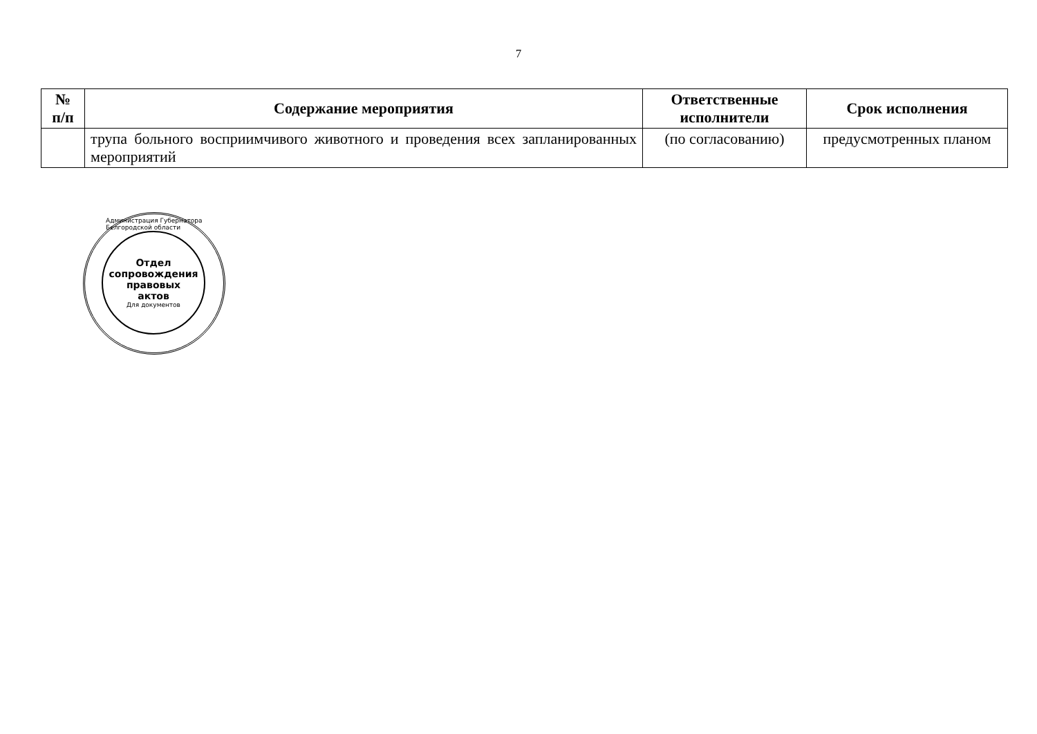7
| № п/п | Содержание мероприятия | Ответственные исполнители | Срок исполнения |
| --- | --- | --- | --- |
| | трупа больного восприимчивого животного и проведения всех запланированных мероприятий | (по согласованию) | предусмотренных планом |
Отдел
сопровождения
правовых
актов
Для документов
Администрация Губернатора Белгородской области